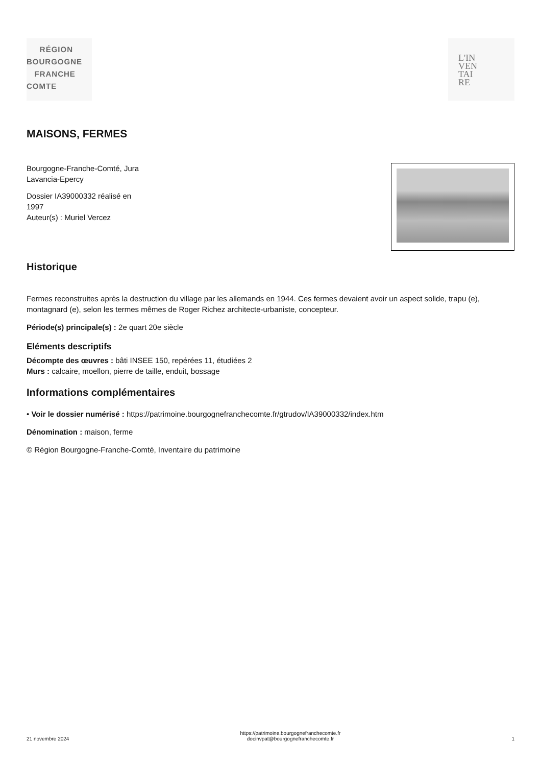RÉGION
BOURGOGNE
FRANCHE
COMTE
L'IN
VEN
TAI
RE
MAISONS, FERMES
Bourgogne-Franche-Comté, Jura
Lavancia-Epercy
Dossier IA39000332 réalisé en
1997
Auteur(s) : Muriel Vercez
Historique
Fermes reconstruites après la destruction du village par les allemands en 1944. Ces fermes devaient avoir un aspect solide, trapu (e), montagnard (e), selon les termes mêmes de Roger Richez architecte-urbaniste, concepteur.
Période(s) principale(s) : 2e quart 20e siècle
Eléments descriptifs
Décompte des œuvres : bâti INSEE 150, repérées 11, étudiées 2
Murs : calcaire, moellon, pierre de taille, enduit, bossage
Informations complémentaires
• Voir le dossier numérisé : https://patrimoine.bourgognefranchecomte.fr/gtrudov/IA39000332/index.htm
Dénomination : maison, ferme
© Région Bourgogne-Franche-Comté, Inventaire du patrimoine
21 novembre 2024 https://patrimoine.bourgognefranchecomte.fr
docinvpat@bourgognefranchecomte.fr 1